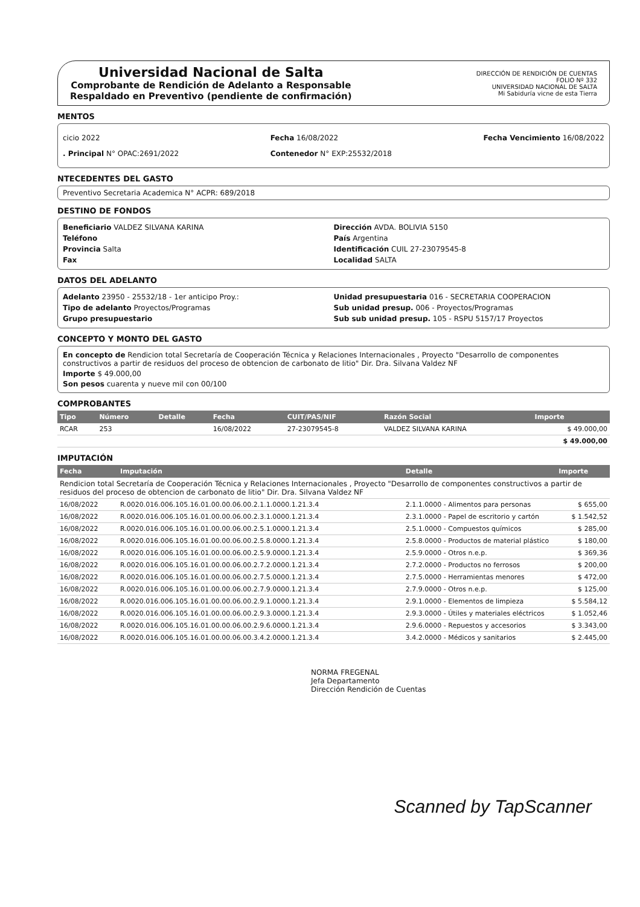Universidad Nacional de Salta
Comprobante de Rendición de Adelanto a Responsable
Respaldado en Preventivo (pendiente de confirmación)
DIRECCIÓN DE RENDICIÓN DE CUENTAS
FOLIO Nº 332
UNIVERSIDAD NACIONAL DE SALTA
Mi Sabiduría vicne de esta Tierra
MENTOS
cicio 2022
. Principal N° OPAC:2691/2022
Fecha 16/08/2022
Contenedor N° EXP:25532/2018
Fecha Vencimiento 16/08/2022
NTECEDENTES DEL GASTO
Preventivo Secretaria Academica N° ACPR: 689/2018
DESTINO DE FONDOS
Beneficiario VALDEZ SILVANA KARINA
Teléfono
Provincia Salta
Fax
Dirección AVDA. BOLIVIA 5150
País Argentina
Identificación CUIL 27-23079545-8
Localidad SALTA
DATOS DEL ADELANTO
Adelanto 23950 - 25532/18 - 1er anticipo Proy.:
Tipo de adelanto Proyectos/Programas
Grupo presupuestario
Unidad presupuestaria 016 - SECRETARIA COOPERACION
Sub unidad presup. 006 - Proyectos/Programas
Sub sub unidad presup. 105 - RSPU 5157/17 Proyectos
CONCEPTO Y MONTO DEL GASTO
En concepto de Rendicion total Secretaría de Cooperación Técnica y Relaciones Internacionales , Proyecto "Desarrollo de componentes constructivos a partir de residuos del proceso de obtencion de carbonato de litio" Dir. Dra. Silvana Valdez NF
Importe $ 49.000,00
Son pesos cuarenta y nueve mil con 00/100
COMPROBANTES
| Tipo | Número | Detalle | Fecha | CUIT/PAS/NIF | Razón Social | Importe |
| --- | --- | --- | --- | --- | --- | --- |
| RCAR | 253 | | 16/08/2022 | 27-23079545-8 | VALDEZ SILVANA KARINA | $ 49.000,00 |
| $ 49.000,00 | | | | | | |
IMPUTACIÓN
| Fecha | Imputación | Detalle | Importe |
| --- | --- | --- | --- |
| Rendicion total Secretaría de Cooperación Técnica y Relaciones Internacionales , Proyecto "Desarrollo de componentes constructivos a partir de residuos del proceso de obtencion de carbonato de litio" Dir. Dra. Silvana Valdez NF | | | |
| 16/08/2022 | R.0020.016.006.105.16.01.00.00.06.00.2.1.1.0000.1.21.3.4 | 2.1.1.0000 - Alimentos para personas | $ 655,00 |
| 16/08/2022 | R.0020.016.006.105.16.01.00.00.06.00.2.3.1.0000.1.21.3.4 | 2.3.1.0000 - Papel de escritorio y cartón | $ 1.542,52 |
| 16/08/2022 | R.0020.016.006.105.16.01.00.00.06.00.2.5.1.0000.1.21.3.4 | 2.5.1.0000 - Compuestos químicos | $ 285,00 |
| 16/08/2022 | R.0020.016.006.105.16.01.00.00.06.00.2.5.8.0000.1.21.3.4 | 2.5.8.0000 - Productos de material plástico | $ 180,00 |
| 16/08/2022 | R.0020.016.006.105.16.01.00.00.06.00.2.5.9.0000.1.21.3.4 | 2.5.9.0000 - Otros n.e.p. | $ 369,36 |
| 16/08/2022 | R.0020.016.006.105.16.01.00.00.06.00.2.7.2.0000.1.21.3.4 | 2.7.2.0000 - Productos no ferrosos | $ 200,00 |
| 16/08/2022 | R.0020.016.006.105.16.01.00.00.06.00.2.7.5.0000.1.21.3.4 | 2.7.5.0000 - Herramientas menores | $ 472,00 |
| 16/08/2022 | R.0020.016.006.105.16.01.00.00.06.00.2.7.9.0000.1.21.3.4 | 2.7.9.0000 - Otros n.e.p. | $ 125,00 |
| 16/08/2022 | R.0020.016.006.105.16.01.00.00.06.00.2.9.1.0000.1.21.3.4 | 2.9.1.0000 - Elementos de limpieza | $ 5.584,12 |
| 16/08/2022 | R.0020.016.006.105.16.01.00.00.06.00.2.9.3.0000.1.21.3.4 | 2.9.3.0000 - Útiles y materiales eléctricos | $ 1.052,46 |
| 16/08/2022 | R.0020.016.006.105.16.01.00.00.06.00.2.9.6.0000.1.21.3.4 | 2.9.6.0000 - Repuestos y accesorios | $ 3.343,00 |
| 16/08/2022 | R.0020.016.006.105.16.01.00.00.06.00.3.4.2.0000.1.21.3.4 | 3.4.2.0000 - Médicos y sanitarios | $ 2.445,00 |
NORMA FREGENAL
Jefa Departamento
Dirección Rendición de Cuentas
Scanned by TapScanner